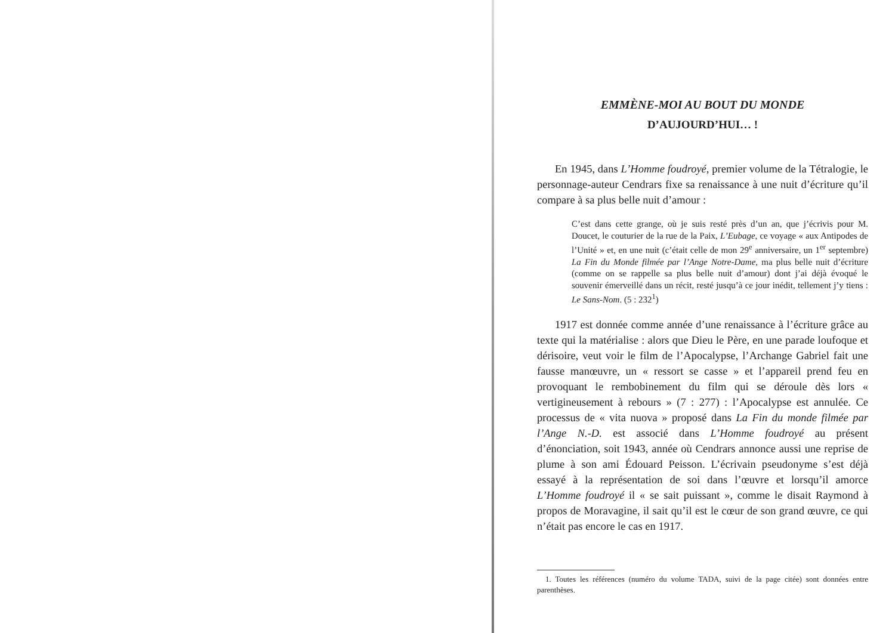EMMÈNE-MOI AU BOUT DU MONDE
D’AUJOURD’HUI… !
En 1945, dans L’Homme foudroyé, premier volume de la Tétralogie, le personnage-auteur Cendrars fixe sa renaissance à une nuit d’écriture qu’il compare à sa plus belle nuit d’amour :
C’est dans cette grange, où je suis resté près d’un an, que j’écrivis pour M. Doucet, le couturier de la rue de la Paix, L’Eubage, ce voyage « aux Antipodes de l’Unité » et, en une nuit (c’était celle de mon 29<sup>e</sup> anniversaire, un 1<sup>er</sup> septembre) La Fin du Monde filmée par l’Ange Notre-Dame, ma plus belle nuit d’écriture (comme on se rappelle sa plus belle nuit d’amour) dont j’ai déjà évoqué le souvenir émerveillé dans un récit, resté jusqu’à ce jour inédit, tellement j’y tiens : Le Sans-Nom. (5 : 232<sup>1</sup>)
1917 est donnée comme année d’une renaissance à l’écriture grâce au texte qui la matérialise : alors que Dieu le Père, en une parade loufoque et dérisoire, veut voir le film de l’Apocalypse, l’Archange Gabriel fait une fausse manœuvre, un « ressort se casse » et l’appareil prend feu en provoquant le rembobinement du film qui se déroule dès lors « vertigineusement à rebours » (7 : 277) : l’Apocalypse est annulée. Ce processus de « vita nuova » proposé dans La Fin du monde filmée par l’Ange N.-D. est associé dans L’Homme foudroyé au présent d’énonciation, soit 1943, année où Cendrars annonce aussi une reprise de plume à son ami Édouard Peisson. L’écrivain pseudonyme s’est déjà essayé à la représentation de soi dans l’œuvre et lorsqu’il amorce L’Homme foudroyé il « se sait puissant », comme le disait Raymond à propos de Moravagine, il sait qu’il est le cœur de son grand œuvre, ce qui n’était pas encore le cas en 1917.
1. Toutes les références (numéro du volume TADA, suivi de la page citée) sont données entre parenthèses.